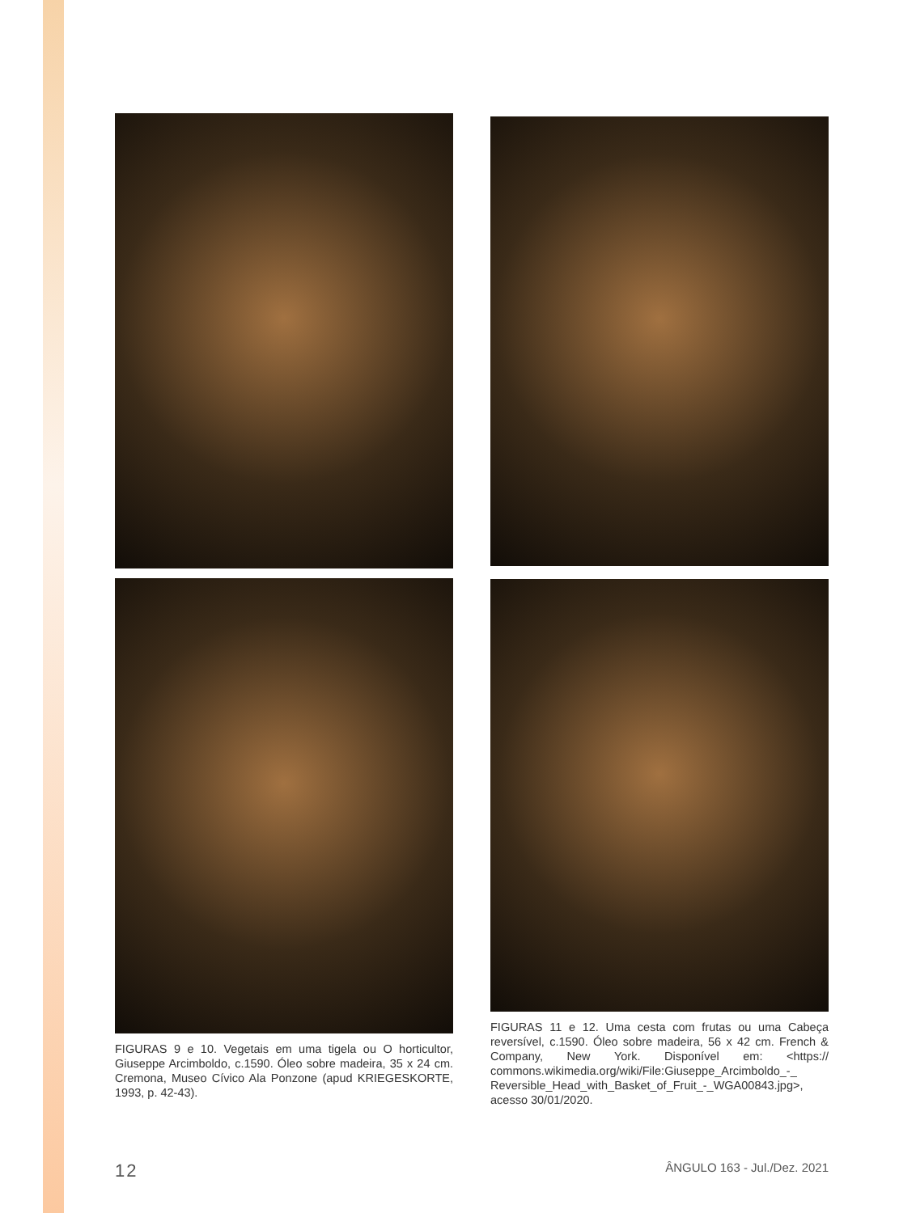FIGURAS 9 e 10. Vegetais em uma tigela ou O horticultor, Giuseppe Arcimboldo, c.1590. Óleo sobre madeira, 35 x 24 cm. Cremona, Museo Cívico Ala Ponzone (apud KRIEGESKORTE, 1993, p. 42-43).
FIGURAS 11 e 12. Uma cesta com frutas ou uma Cabeça reversível, c.1590. Óleo sobre madeira, 56 x 42 cm. French & Company, New York. Disponível em: <https:// commons.wikimedia.org/wiki/File:Giuseppe_Arcimboldo_-_ Reversible_Head_with_Basket_of_Fruit_-_WGA00843.jpg>, acesso 30/01/2020.
12 ÂNGULO 163 - Jul./Dez. 2021